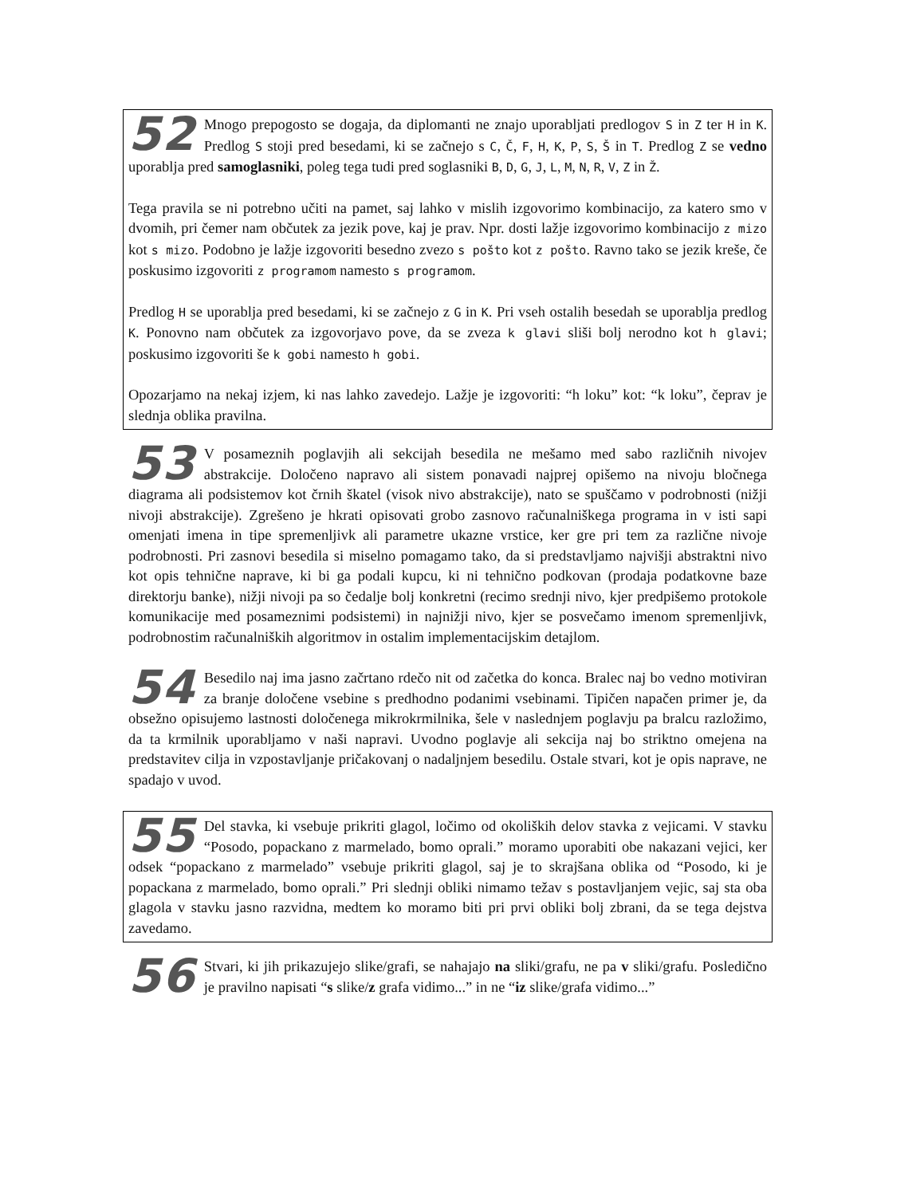52 Mnogo prepogosto se dogaja, da diplomanti ne znajo uporabljati predlogov S in Z ter H in K. Predlog S stoji pred besedami, ki se začnejo s C, Č, F, H, K, P, S, Š in T. Predlog Z se vedno uporablja pred samoglasniki, poleg tega tudi pred soglasniki B, D, G, J, L, M, N, R, V, Z in Ž.
Tega pravila se ni potrebno učiti na pamet, saj lahko v mislih izgovorimo kombinacijo, za katero smo v dvomih, pri čemer nam občutek za jezik pove, kaj je prav. Npr. dosti lažje izgovorimo kombinacijo z mizo kot s mizo. Podobno je lažje izgovoriti besedno zvezo s pošto kot z pošto. Ravno tako se jezik kreše, če poskusimo izgovoriti z programom namesto s programom.
Predlog H se uporablja pred besedami, ki se začnejo z G in K. Pri vseh ostalih besedah se uporablja predlog K. Ponovno nam občutek za izgovorjavo pove, da se zveza k glavi sliši bolj nerodno kot h glavi; poskusimo izgovoriti še k gobi namesto h gobi.
Opozarjamo na nekaj izjem, ki nas lahko zavedejo. Lažje je izgovoriti: “h loku” kot: “k loku”, čeprav je slednja oblika pravilna.
53 V posameznih poglavjih ali sekcijah besedila ne mešamo med sabo različnih nivojev abstrakcije. Določeno napravo ali sistem ponavadi najprej opišemo na nivoju bločnega diagrama ali podsistemov kot črnih škatel (visok nivo abstrakcije), nato se spuščamo v podrobnosti (nižji nivoji abstrakcije). Zgrešeno je hkrati opisovati grobo zasnovo računalniškega programa in v isti sapi omenjati imena in tipe spremenljivk ali parametre ukazne vrstice, ker gre pri tem za različne nivoje podrobnosti. Pri zasnovi besedila si miselno pomagamo tako, da si predstavljamo najvišji abstraktni nivo kot opis tehnične naprave, ki bi ga podali kupcu, ki ni tehnično podkovan (prodaja podatkovne baze direktorju banke), nižji nivoji pa so čedalje bolj konkretni (recimo srednji nivo, kjer predpišemo protokole komunikacije med posameznimi podsistemi) in najnižji nivo, kjer se posvečamo imenom spremenljivk, podrobnostim računalniških algoritmov in ostalim implementacijskim detajlom.
54 Besedilo naj ima jasno začrtano rdečo nit od začetka do konca. Bralec naj bo vedno motiviran za branje določene vsebine s predhodno podanimi vsebinami. Tipičen napačen primer je, da obsežno opisujemo lastnosti določenega mikrokrmilnika, šele v naslednjem poglavju pa bralcu razložimo, da ta krmilnik uporabljamo v naši napravi. Uvodno poglavje ali sekcija naj bo striktno omejena na predstavitev cilja in vzpostavljanje pričakovanj o nadaljnjem besedilu. Ostale stvari, kot je opis naprave, ne spadajo v uvod.
55 Del stavka, ki vsebuje prikriti glagol, ločimo od okoliških delov stavka z vejicami. V stavku “Posodo, popackano z marmelado, bomo oprali.” moramo uporabiti obe nakazani vejici, ker odsek “popackano z marmelado” vsebuje prikriti glagol, saj je to skrajšana oblika od “Posodo, ki je popackana z marmelado, bomo oprali.” Pri slednji obliki nimamo težav s postavljanjem vejic, saj sta oba glagola v stavku jasno razvidna, medtem ko moramo biti pri prvi obliki bolj zbrani, da se tega dejstva zavedamo.
56 Stvari, ki jih prikazujejo slike/grafi, se nahajajo na sliki/grafu, ne pa v sliki/grafu. Posledično je pravilno napisati “s slike/z grafa vidimo...” in ne “iz slike/grafa vidimo...”